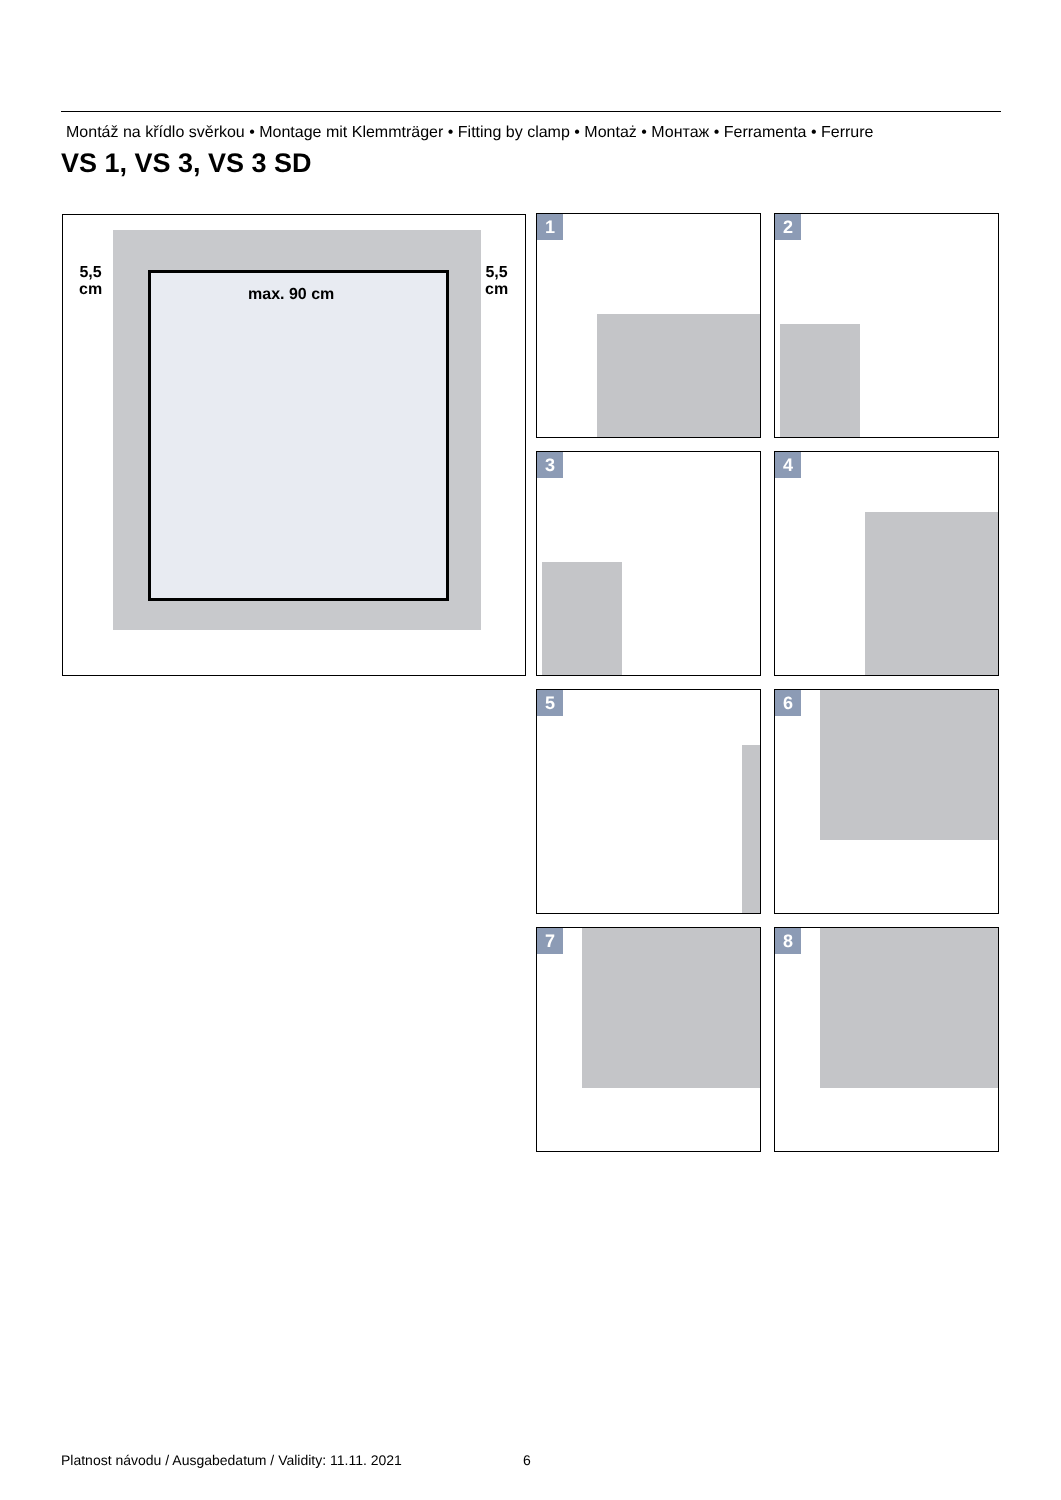Montáž na křídlo svěrkou • Montage mit Klemmträger • Fitting by clamp • Montaż • Монтаж • Ferramenta • Ferrure
VS 1, VS 3, VS 3 SD
5,5
cm
5,5
cm
max. 90 cm
1 2
3 4
5 6
7 8
Platnost návodu / Ausgabedatum / Validity: 11.11. 2021
6